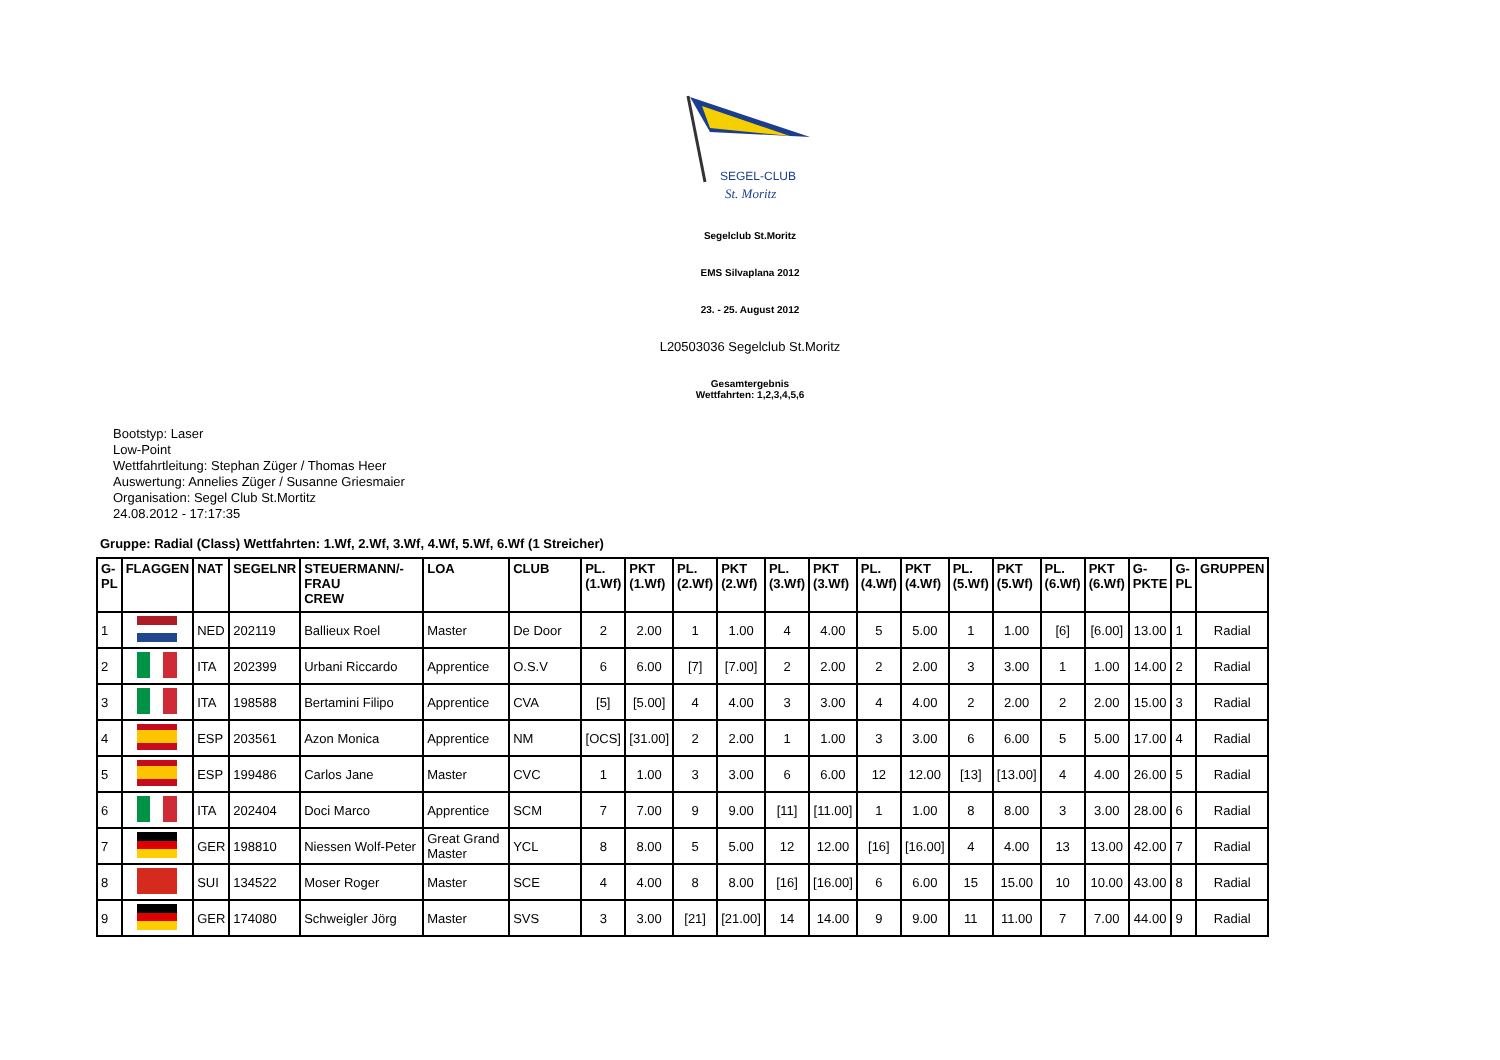SEGEL-CLUB
St. Moritz
Segelclub St.Moritz
EMS Silvaplana 2012
23. - 25. August 2012
L20503036 Segelclub St.Moritz
Gesamtergebnis
Wettfahrten: 1,2,3,4,5,6
Bootstyp: Laser
Low-Point
Wettfahrtleitung: Stephan Züger / Thomas Heer
Auswertung: Annelies Züger / Susanne Griesmaier
Organisation: Segel Club St.Mortitz
24.08.2012 - 17:17:35
Gruppe: Radial (Class) Wettfahrten: 1.Wf, 2.Wf, 3.Wf, 4.Wf, 5.Wf, 6.Wf (1 Streicher)
| G- PL | FLAGGEN | NAT | SEGELNR | STEUERMANN/- FRAU CREW | LOA | CLUB | PL. (1.Wf) | PKT (1.Wf) | PL. (2.Wf) | PKT (2.Wf) | PL. (3.Wf) | PKT (3.Wf) | PL. (4.Wf) | PKT (4.Wf) | PL. (5.Wf) | PKT (5.Wf) | PL. (6.Wf) | PKT (6.Wf) | G- PKTE | G- PL | GRUPPEN |
| --- | --- | --- | --- | --- | --- | --- | --- | --- | --- | --- | --- | --- | --- | --- | --- | --- | --- | --- | --- | --- | --- |
| 1 | | NED | 202119 | Ballieux Roel | Master | De Door | 2 | 2.00 | 1 | 1.00 | 4 | 4.00 | 5 | 5.00 | 1 | 1.00 | [6] | [6.00] | 13.00 | 1 | Radial |
| 2 | | ITA | 202399 | Urbani Riccardo | Apprentice | O.S.V | 6 | 6.00 | [7] | [7.00] | 2 | 2.00 | 2 | 2.00 | 3 | 3.00 | 1 | 1.00 | 14.00 | 2 | Radial |
| 3 | | ITA | 198588 | Bertamini Filipo | Apprentice | CVA | [5] | [5.00] | 4 | 4.00 | 3 | 3.00 | 4 | 4.00 | 2 | 2.00 | 2 | 2.00 | 15.00 | 3 | Radial |
| 4 | | ESP | 203561 | Azon Monica | Apprentice | NM | [OCS] | [31.00] | 2 | 2.00 | 1 | 1.00 | 3 | 3.00 | 6 | 6.00 | 5 | 5.00 | 17.00 | 4 | Radial |
| 5 | | ESP | 199486 | Carlos Jane | Master | CVC | 1 | 1.00 | 3 | 3.00 | 6 | 6.00 | 12 | 12.00 | [13] | [13.00] | 4 | 4.00 | 26.00 | 5 | Radial |
| 6 | | ITA | 202404 | Doci Marco | Apprentice | SCM | 7 | 7.00 | 9 | 9.00 | [11] | [11.00] | 1 | 1.00 | 8 | 8.00 | 3 | 3.00 | 28.00 | 6 | Radial |
| 7 | | GER | 198810 | Niessen Wolf-Peter | Great Grand Master | YCL | 8 | 8.00 | 5 | 5.00 | 12 | 12.00 | [16] | [16.00] | 4 | 4.00 | 13 | 13.00 | 42.00 | 7 | Radial |
| 8 | | SUI | 134522 | Moser Roger | Master | SCE | 4 | 4.00 | 8 | 8.00 | [16] | [16.00] | 6 | 6.00 | 15 | 15.00 | 10 | 10.00 | 43.00 | 8 | Radial |
| 9 | | GER | 174080 | Schweigler Jörg | Master | SVS | 3 | 3.00 | [21] | [21.00] | 14 | 14.00 | 9 | 9.00 | 11 | 11.00 | 7 | 7.00 | 44.00 | 9 | Radial |